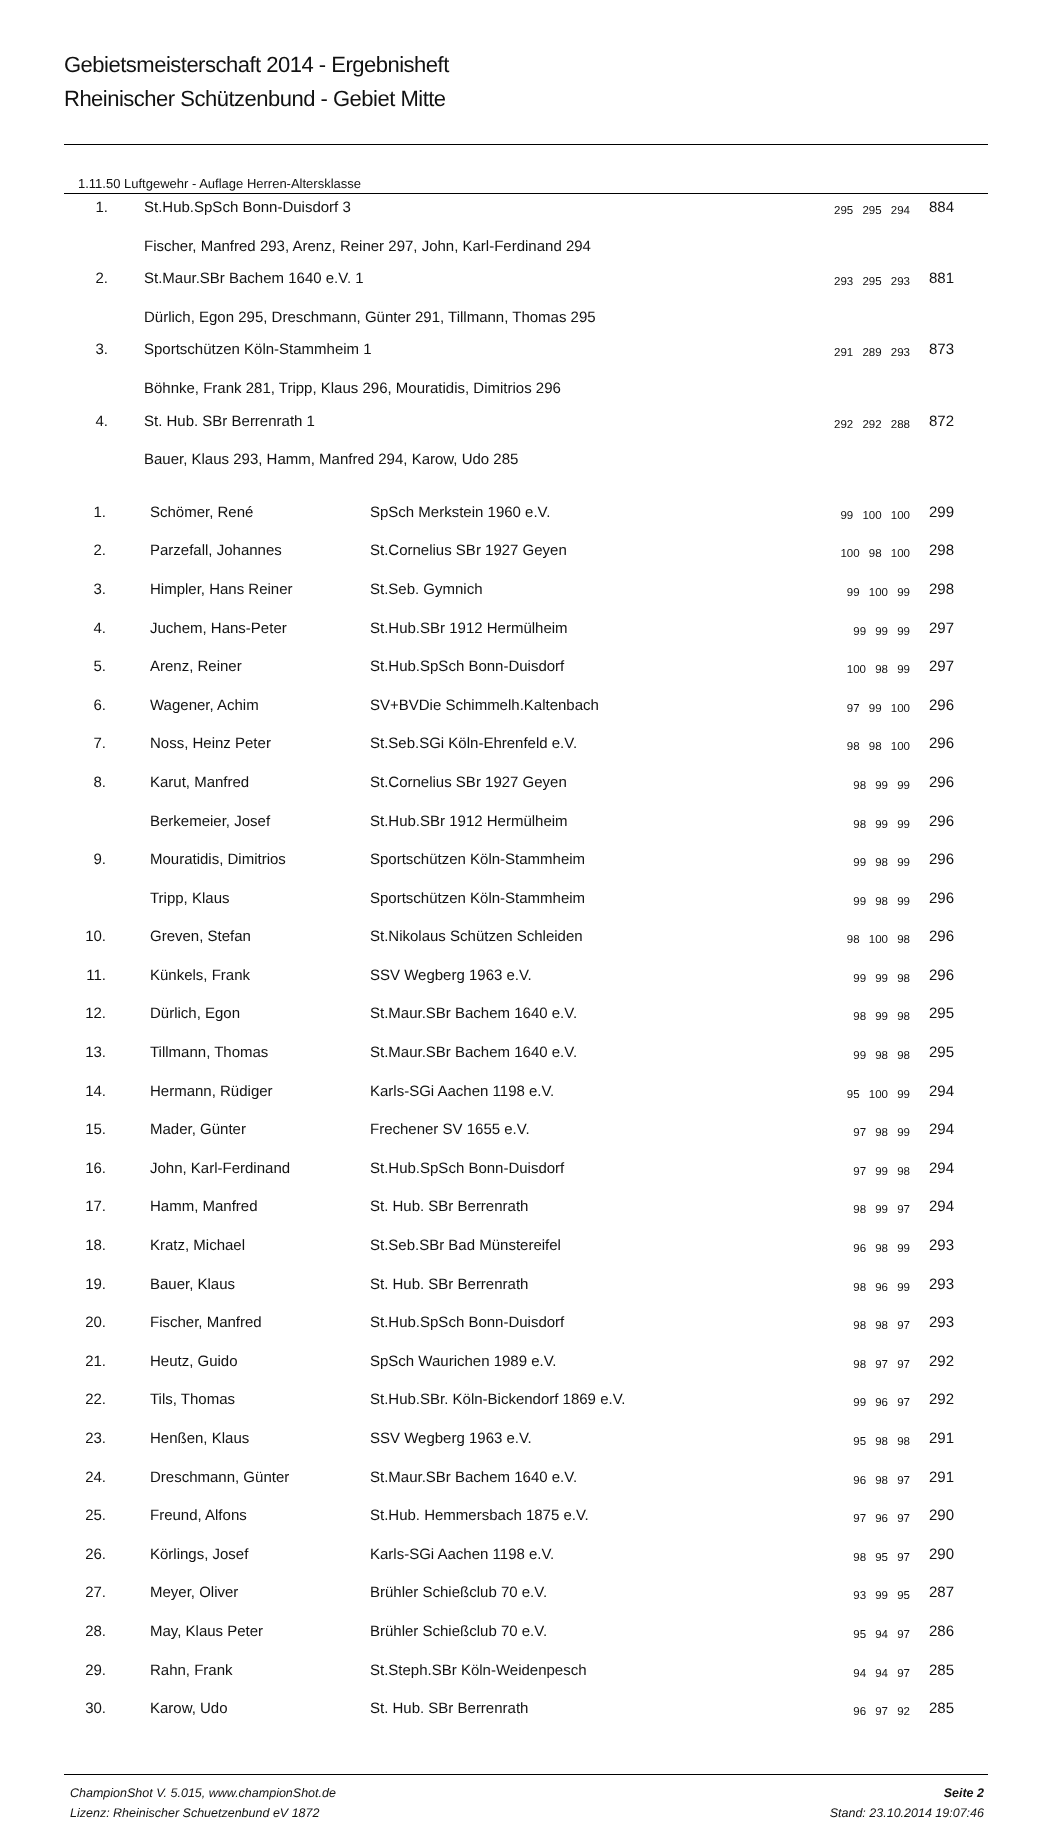Gebietsmeisterschaft 2014 - Ergebnisheft
Rheinischer Schützenbund - Gebiet Mitte
1.11.50 Luftgewehr - Auflage Herren-Altersklasse
| 1. | St.Hub.SpSch Bonn-Duisdorf 3 | 295 295 294 | 884 |
| | Fischer, Manfred 293, Arenz, Reiner 297, John, Karl-Ferdinand 294 | | |
| 2. | St.Maur.SBr Bachem 1640 e.V. 1 | 293 295 293 | 881 |
| | Dürlich, Egon 295, Dreschmann, Günter 291, Tillmann, Thomas 295 | | |
| 3. | Sportschützen Köln-Stammheim 1 | 291 289 293 | 873 |
| | Böhnke, Frank 281, Tripp, Klaus 296, Mouratidis, Dimitrios 296 | | |
| 4. | St. Hub. SBr Berrenrath 1 | 292 292 288 | 872 |
| | Bauer, Klaus 293, Hamm, Manfred 294, Karow, Udo 285 | | |
| 1. | Schömer, René | SpSch Merkstein 1960 e.V. | 99 100 100 | 299 |
| 2. | Parzefall, Johannes | St.Cornelius SBr 1927 Geyen | 100 98 100 | 298 |
| 3. | Himpler, Hans Reiner | St.Seb. Gymnich | 99 100 99 | 298 |
| 4. | Juchem, Hans-Peter | St.Hub.SBr 1912 Hermülheim | 99 99 99 | 297 |
| 5. | Arenz, Reiner | St.Hub.SpSch Bonn-Duisdorf | 100 98 99 | 297 |
| 6. | Wagener, Achim | SV+BVDie Schimmelh.Kaltenbach | 97 99 100 | 296 |
| 7. | Noss, Heinz Peter | St.Seb.SGi Köln-Ehrenfeld e.V. | 98 98 100 | 296 |
| 8. | Karut, Manfred | St.Cornelius SBr 1927 Geyen | 98 99 99 | 296 |
| | Berkemeier, Josef | St.Hub.SBr 1912 Hermülheim | 98 99 99 | 296 |
| 9. | Mouratidis, Dimitrios | Sportschützen Köln-Stammheim | 99 98 99 | 296 |
| | Tripp, Klaus | Sportschützen Köln-Stammheim | 99 98 99 | 296 |
| 10. | Greven, Stefan | St.Nikolaus Schützen Schleiden | 98 100 98 | 296 |
| 11. | Künkels, Frank | SSV Wegberg 1963 e.V. | 99 99 98 | 296 |
| 12. | Dürlich, Egon | St.Maur.SBr Bachem 1640 e.V. | 98 99 98 | 295 |
| 13. | Tillmann, Thomas | St.Maur.SBr Bachem 1640 e.V. | 99 98 98 | 295 |
| 14. | Hermann, Rüdiger | Karls-SGi Aachen 1198 e.V. | 95 100 99 | 294 |
| 15. | Mader, Günter | Frechener SV 1655 e.V. | 97 98 99 | 294 |
| 16. | John, Karl-Ferdinand | St.Hub.SpSch Bonn-Duisdorf | 97 99 98 | 294 |
| 17. | Hamm, Manfred | St. Hub. SBr Berrenrath | 98 99 97 | 294 |
| 18. | Kratz, Michael | St.Seb.SBr Bad Münstereifel | 96 98 99 | 293 |
| 19. | Bauer, Klaus | St. Hub. SBr Berrenrath | 98 96 99 | 293 |
| 20. | Fischer, Manfred | St.Hub.SpSch Bonn-Duisdorf | 98 98 97 | 293 |
| 21. | Heutz, Guido | SpSch Waurichen 1989 e.V. | 98 97 97 | 292 |
| 22. | Tils, Thomas | St.Hub.SBr. Köln-Bickendorf 1869 e.V. | 99 96 97 | 292 |
| 23. | Henßen, Klaus | SSV Wegberg 1963 e.V. | 95 98 98 | 291 |
| 24. | Dreschmann, Günter | St.Maur.SBr Bachem 1640 e.V. | 96 98 97 | 291 |
| 25. | Freund, Alfons | St.Hub. Hemmersbach 1875 e.V. | 97 96 97 | 290 |
| 26. | Körlings, Josef | Karls-SGi Aachen 1198 e.V. | 98 95 97 | 290 |
| 27. | Meyer, Oliver | Brühler Schießclub 70 e.V. | 93 99 95 | 287 |
| 28. | May, Klaus Peter | Brühler Schießclub 70 e.V. | 95 94 97 | 286 |
| 29. | Rahn, Frank | St.Steph.SBr Köln-Weidenpesch | 94 94 97 | 285 |
| 30. | Karow, Udo | St. Hub. SBr Berrenrath | 96 97 92 | 285 |
ChampionShot V. 5.015, www.championShot.de
Lizenz: Rheinischer Schuetzenbund eV 1872
Seite 2
Stand: 23.10.2014 19:07:46